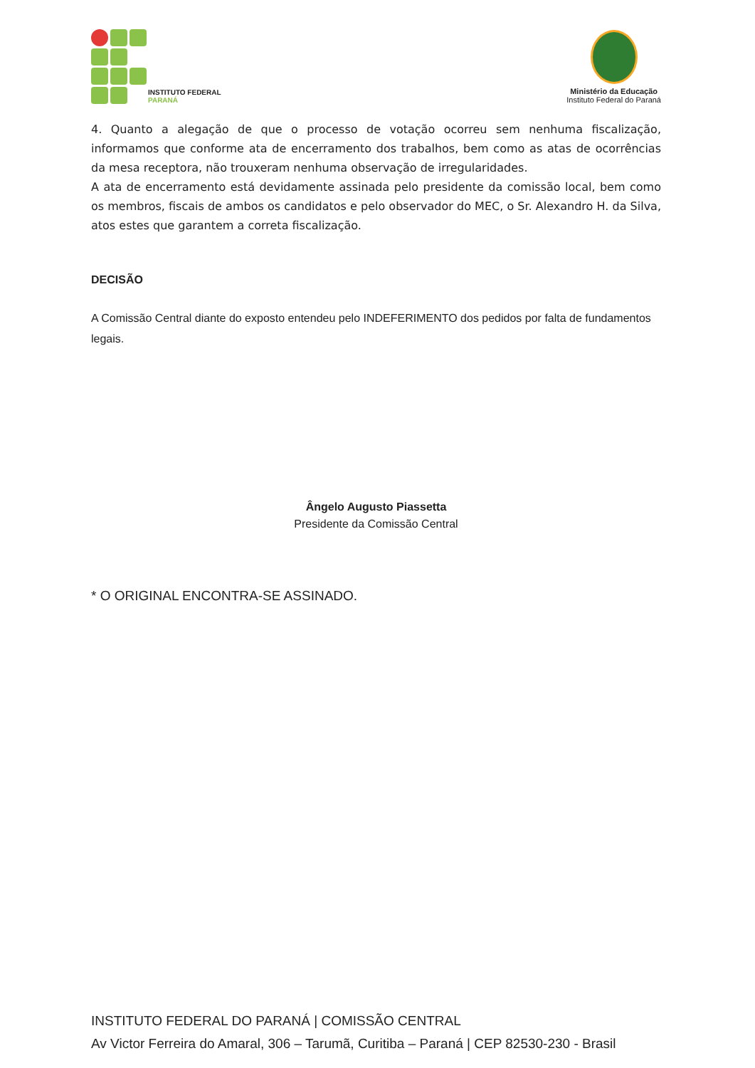INSTITUTO FEDERAL
PARANÁ
Ministério da Educação
Instituto Federal do Paraná
4. Quanto a alegação de que o processo de votação ocorreu sem nenhuma fiscalização, informamos que conforme ata de encerramento dos trabalhos, bem como as atas de ocorrências da mesa receptora, não trouxeram nenhuma observação de irregularidades.
A ata de encerramento está devidamente assinada pelo presidente da comissão local, bem como os membros, fiscais de ambos os candidatos e pelo observador do MEC, o Sr. Alexandro H. da Silva, atos estes que garantem a correta fiscalização.
DECISÃO
A Comissão Central diante do exposto entendeu pelo INDEFERIMENTO dos pedidos por falta de fundamentos legais.
Ângelo Augusto Piassetta
Presidente da Comissão Central
* O ORIGINAL ENCONTRA-SE ASSINADO.
INSTITUTO FEDERAL DO PARANÁ | COMISSÃO CENTRAL
Av Victor Ferreira do Amaral, 306 – Tarumã, Curitiba – Paraná | CEP 82530-230 - Brasil